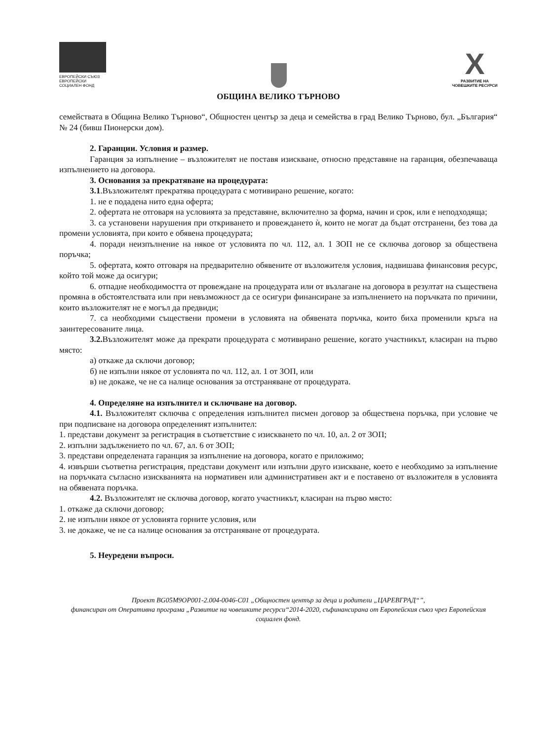ЕВРОПЕЙСКИ СЪЮЗ
ЕВРОПЕЙСКИ
СОЦИАЛЕН ФОНД
X
РАЗВИТИЕ НА
ЧОВЕШКИТЕ РЕСУРСИ
ОБЩИНА ВЕЛИКО ТЪРНОВО
семействата в Община Велико Търново“, Общностен център за деца и семейства в град Велико Търново, бул. „България“ № 24 (бивш Пионерски дом).
2. Гаранции. Условия и размер.
Гаранция за изпълнение – възложителят не поставя изискване, относно представяне на гаранция, обезпечаваща изпълнението на договора.
3. Основания за прекратяване на процедурата:
3.1.Възложителят прекратява процедурата с мотивирано решение, когато:
1. не е подадена нито една оферта;
2. офертата не отговаря на условията за представяне, включително за форма, начин и срок, или е неподходяща;
3. са установени нарушения при откриването и провеждането ѝ, които не могат да бъдат отстранени, без това да промени условията, при които е обявена процедурата;
4. поради неизпълнение на някое от условията по чл. 112, ал. 1 ЗОП не се сключва договор за обществена поръчка;
5. офертата, която отговаря на предварително обявените от възложителя условия, надвишава финансовия ресурс, който той може да осигури;
6. отпадне необходимостта от провеждане на процедурата или от възлагане на договора в резултат на съществена промяна в обстоятелствата или при невъзможност да се осигури финансиране за изпълнението на поръчката по причини, които възложителят не е могъл да предвиди;
7. са необходими съществени промени в условията на обявената поръчка, които биха променили кръга на заинтересованите лица.
3.2. Възложителят може да прекрати процедурата с мотивирано решение, когато участникът, класиран на първо място:
а) откаже да сключи договор;
б) не изпълни някое от условията по чл. 112, ал. 1 от ЗОП, или
в) не докаже, че не са налице основания за отстраняване от процедурата.
4. Определяне на изпълнител и сключване на договор.
4.1. Възложителят сключва с определения изпълнител писмен договор за обществена поръчка, при условие че при подписване на договора определеният изпълнител:
1. представи документ за регистрация в съответствие с изискването по чл. 10, ал. 2 от ЗОП;
2. изпълни задължението по чл. 67, ал. 6 от ЗОП;
3. представи определената гаранция за изпълнение на договора, когато е приложимо;
4. извърши съответна регистрация, представи документ или изпълни друго изискване, което е необходимо за изпълнение на поръчката съгласно изискванията на нормативен или административен акт и е поставено от възложителя в условията на обявената поръчка.
4.2. Възложителят не сключва договор, когато участникът, класиран на първо място:
1. откаже да сключи договор;
2. не изпълни някое от условията горните условия, или
3. не докаже, че не са налице основания за отстраняване от процедурата.
5. Неуредени въпроси.
Проект BG05M9OP001-2.004-0046-C01 „Общностен център за деца и родители „ЦАРЕВГРАД“”,
финансиран от Оперативна програма „Развитие на човешките ресурси“2014-2020, съфинансирана от Европейския съюз чрез Европейския социален фонд.